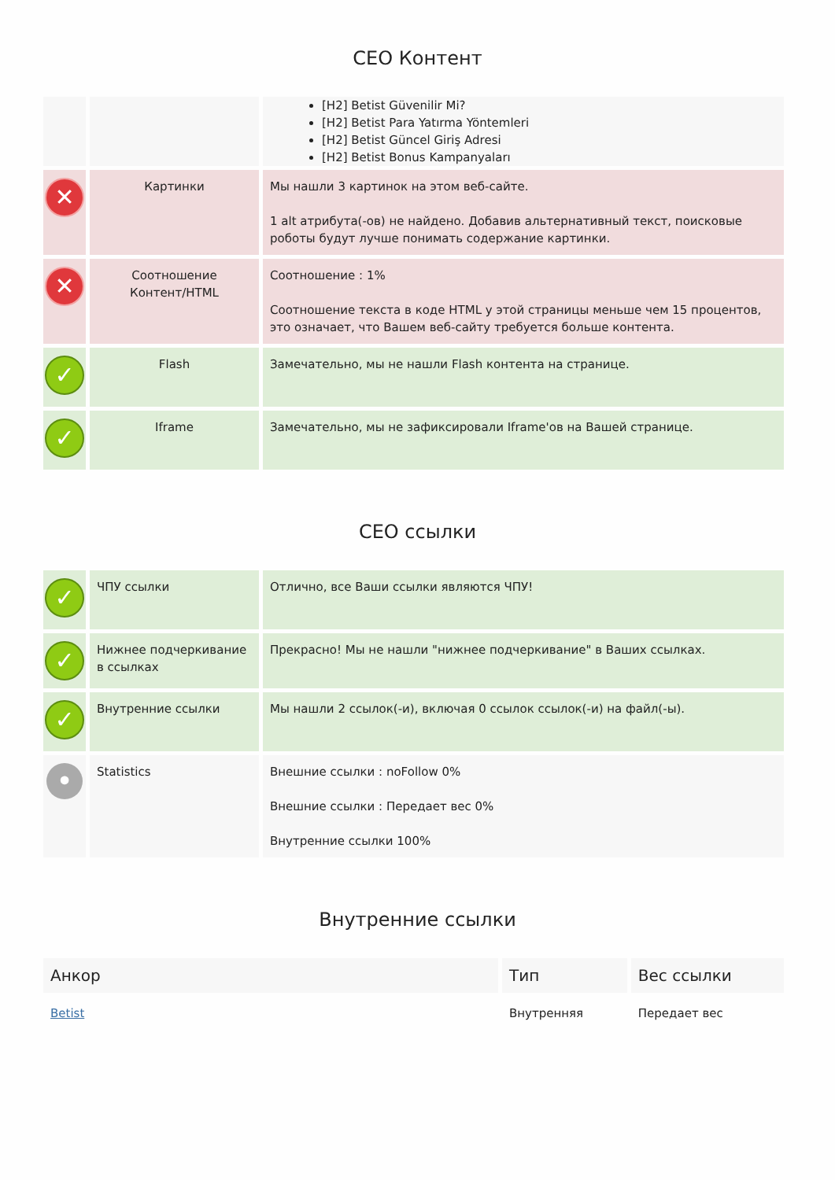СЕО Контент
| | | [H2] Betist Güvenilir Mi? [H2] Betist Para Yatırma Yöntemleri [H2] Betist Güncel Giriş Adresi [H2] Betist Bonus Kampanyaları |
| ✕ | Картинки | Мы нашли 3 картинок на этом веб-сайте. 1 alt атрибута(-ов) не найдено. Добавив альтернативный текст, поисковые роботы будут лучше понимать содержание картинки. |
| ✕ | Соотношение Контент/HTML | Соотношение : 1% Соотношение текста в коде HTML у этой страницы меньше чем 15 процентов, это означает, что Вашем веб-сайту требуется больше контента. |
| ✓ | Flash | Замечательно, мы не нашли Flash контента на странице. |
| ✓ | Iframe | Замечательно, мы не зафиксировали Iframe'ов на Вашей странице. |
СЕО ссылки
| ✓ | ЧПУ ссылки | Отлично, все Ваши ссылки являются ЧПУ! |
| ✓ | Нижнее подчеркивание в ссылках | Прекрасно! Мы не нашли "нижнее подчеркивание" в Ваших ссылках. |
| ✓ | Внутренние ссылки | Мы нашли 2 ссылок(-и), включая 0 ссылок ссылок(-и) на файл(-ы). |
| • | Statistics | Внешние ссылки : noFollow 0% Внешние ссылки : Передает вес 0% Внутренние ссылки 100% |
Внутренние ссылки
| Анкор | Тип | Вес ссылки |
| --- | --- | --- |
| Betist | Внутренняя | Передает вес |